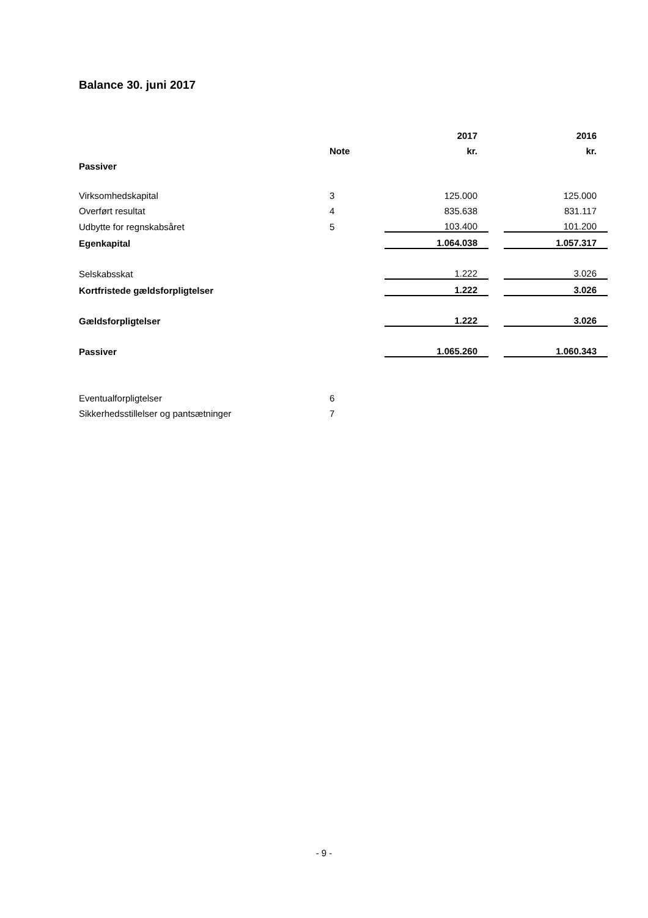Balance 30. juni 2017
| | | 2017 | | 2016 |
| | Note | kr. | | kr. |
| Passiver | | | | |
| Virksomhedskapital | 3 | 125.000 | | 125.000 |
| Overført resultat | 4 | 835.638 | | 831.117 |
| Udbytte for regnskabsåret | 5 | 103.400 | | 101.200 |
| Egenkapital | | 1.064.038 | | 1.057.317 |
| Selskabsskat | | 1.222 | | 3.026 |
| Kortfristede gældsforpligtelser | | 1.222 | | 3.026 |
| Gældsforpligtelser | | 1.222 | | 3.026 |
| Passiver | | 1.065.260 | | 1.060.343 |
| Eventualforpligtelser | 6 | | | |
| Sikkerhedsstillelser og pantsætninger | 7 | | | |
- 9 -